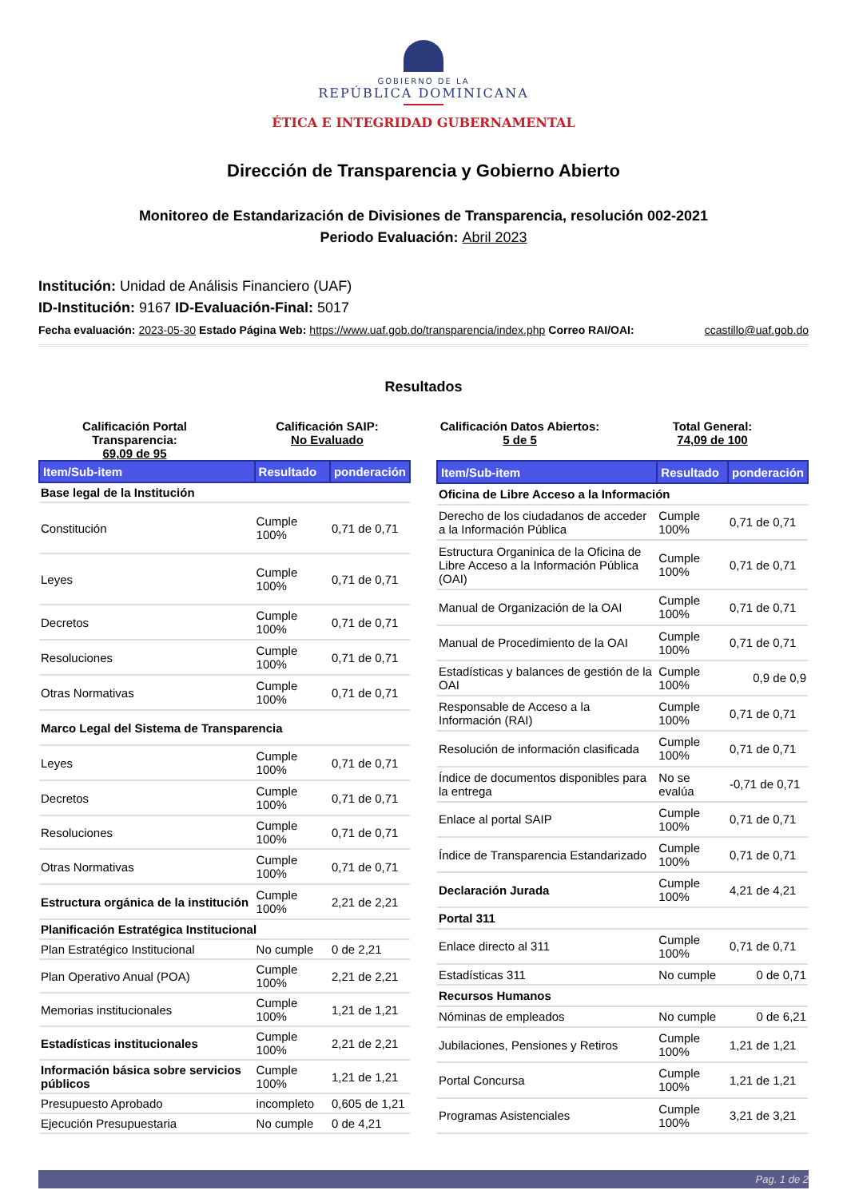GOBIERNO DE LA
REPÚBLICA DOMINICANA
ÉTICA E INTEGRIDAD GUBERNAMENTAL
Dirección de Transparencia y Gobierno Abierto
Monitoreo de Estandarización de Divisiones de Transparencia, resolución 002-2021
Periodo Evaluación: Abril 2023
Institución: Unidad de Análisis Financiero (UAF)
ID-Institución: 9167 ID-Evaluación-Final: 5017
Fecha evaluación: 2023-05-30 Estado Página Web: https://www.uaf.gob.do/transparencia/index.php Correo RAI/OAI: ccastillo@uaf.gob.do
Resultados
Calificación Portal Transparencia:
69,09 de 95
Calificación SAIP:
No Evaluado
Calificación Datos Abiertos:
5 de 5
Total General:
74,09 de 100
| Item/Sub-item | Resultado | ponderación |
| --- | --- | --- |
| Base legal de la Institución | | |
| Constitución | Cumple 100% | 0,71 de 0,71 |
| Leyes | Cumple 100% | 0,71 de 0,71 |
| Decretos | Cumple 100% | 0,71 de 0,71 |
| Resoluciones | Cumple 100% | 0,71 de 0,71 |
| Otras Normativas | Cumple 100% | 0,71 de 0,71 |
| Marco Legal del Sistema de Transparencia | | |
| Leyes | Cumple 100% | 0,71 de 0,71 |
| Decretos | Cumple 100% | 0,71 de 0,71 |
| Resoluciones | Cumple 100% | 0,71 de 0,71 |
| Otras Normativas | Cumple 100% | 0,71 de 0,71 |
| Estructura orgánica de la institución | Cumple 100% | 2,21 de 2,21 |
| Planificación Estratégica Institucional | | |
| Plan Estratégico Institucional | No cumple | 0 de 2,21 |
| Plan Operativo Anual (POA) | Cumple 100% | 2,21 de 2,21 |
| Memorias institucionales | Cumple 100% | 1,21 de 1,21 |
| Estadísticas institucionales | Cumple 100% | 2,21 de 2,21 |
| Información básica sobre servicios públicos | Cumple 100% | 1,21 de 1,21 |
| Presupuesto Aprobado | incompleto | 0,605 de 1,21 |
| Ejecución Presupuestaria | No cumple | 0 de 4,21 |
| Item/Sub-item | Resultado | ponderación |
| --- | --- | --- |
| Oficina de Libre Acceso a la Información | | |
| Derecho de los ciudadanos de acceder a la Información Pública | Cumple 100% | 0,71 de 0,71 |
| Estructura Organinica de la Oficina de Libre Acceso a la Información Pública (OAI) | Cumple 100% | 0,71 de 0,71 |
| Manual de Organización de la OAI | Cumple 100% | 0,71 de 0,71 |
| Manual de Procedimiento de la OAI | Cumple 100% | 0,71 de 0,71 |
| Estadísticas y balances de gestión de la OAI | Cumple 100% | 0,9 de 0,9 |
| Responsable de Acceso a la Información (RAI) | Cumple 100% | 0,71 de 0,71 |
| Resolución de información clasificada | Cumple 100% | 0,71 de 0,71 |
| Índice de documentos disponibles para la entrega | No se evalúa | -0,71 de 0,71 |
| Enlace al portal SAIP | Cumple 100% | 0,71 de 0,71 |
| Índice de Transparencia Estandarizado | Cumple 100% | 0,71 de 0,71 |
| Declaración Jurada | Cumple 100% | 4,21 de 4,21 |
| Portal 311 | | |
| Enlace directo al 311 | Cumple 100% | 0,71 de 0,71 |
| Estadísticas 311 | No cumple | 0 de 0,71 |
| Recursos Humanos | | |
| Nóminas de empleados | No cumple | 0 de 6,21 |
| Jubilaciones, Pensiones y Retiros | Cumple 100% | 1,21 de 1,21 |
| Portal Concursa | Cumple 100% | 1,21 de 1,21 |
| Programas Asistenciales | Cumple 100% | 3,21 de 3,21 |
Pag. 1 de 2